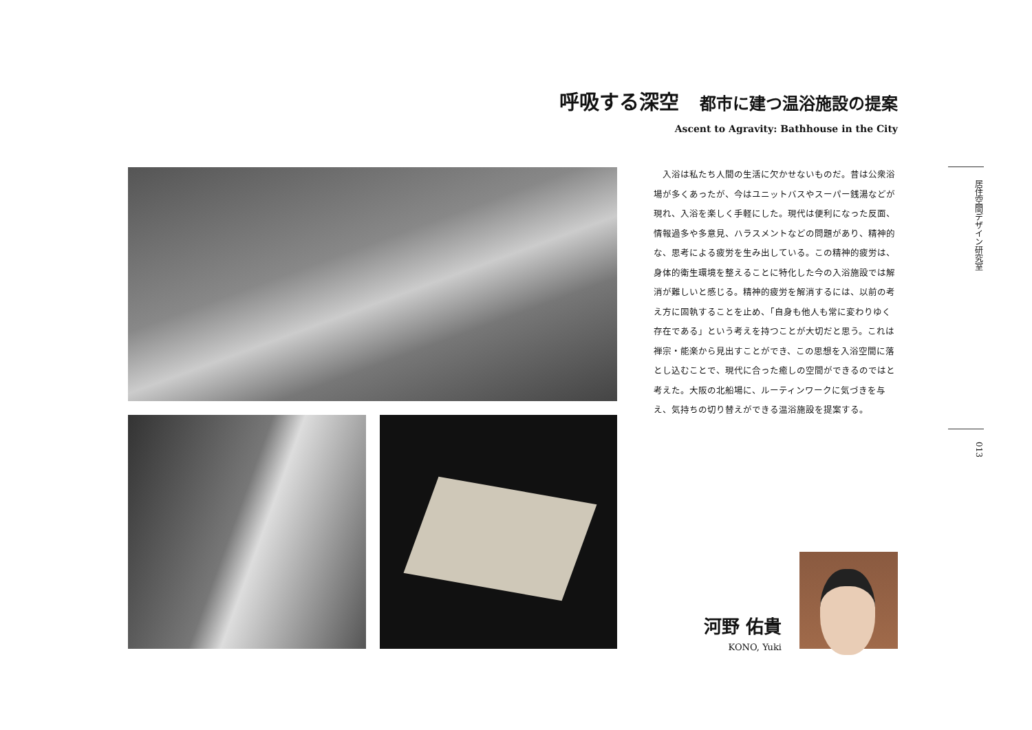呼吸する深空 都市に建つ温浴施設の提案
Ascent to Agravity: Bathhouse in the City
入浴は私たち人間の生活に欠かせないものだ。昔は公衆浴場が多くあったが、今はユニットバスやスーパー銭湯などが現れ、入浴を楽しく手軽にした。現代は便利になった反面、情報過多や多意見、ハラスメントなどの問題があり、精神的な、思考による疲労を生み出している。この精神的疲労は、身体的衛生環境を整えることに特化した今の入浴施設では解消が難しいと感じる。精神的疲労を解消するには、以前の考え方に固執することを止め、「自身も他人も常に変わりゆく存在である」という考えを持つことが大切だと思う。これは禅宗・能楽から見出すことができ、この思想を入浴空間に落とし込むことで、現代に合った癒しの空間ができるのではと考えた。大阪の北船場に、ルーティンワークに気づきを与え、気持ちの切り替えができる温浴施設を提案する。
居住空間デザイン研究室
013
河野 佑貴
KONO, Yuki